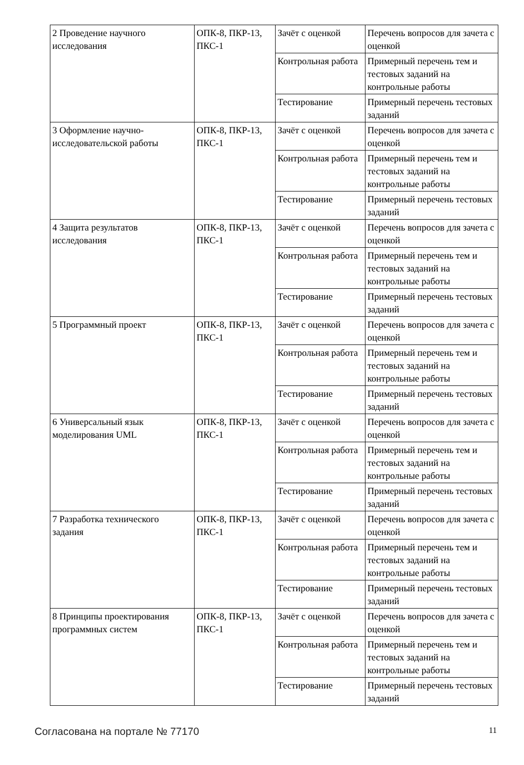| 2 Проведение научного исследования | ОПК-8, ПКР-13, ПКС-1 | Зачёт с оценкой | Перечень вопросов для зачета с оценкой |
| | | Контрольная работа | Примерный перечень тем и тестовых заданий на контрольные работы |
| | | Тестирование | Примерный перечень тестовых заданий |
| 3 Оформление научно-исследовательской работы | ОПК-8, ПКР-13, ПКС-1 | Зачёт с оценкой | Перечень вопросов для зачета с оценкой |
| | | Контрольная работа | Примерный перечень тем и тестовых заданий на контрольные работы |
| | | Тестирование | Примерный перечень тестовых заданий |
| 4 Защита результатов исследования | ОПК-8, ПКР-13, ПКС-1 | Зачёт с оценкой | Перечень вопросов для зачета с оценкой |
| | | Контрольная работа | Примерный перечень тем и тестовых заданий на контрольные работы |
| | | Тестирование | Примерный перечень тестовых заданий |
| 5 Программный проект | ОПК-8, ПКР-13, ПКС-1 | Зачёт с оценкой | Перечень вопросов для зачета с оценкой |
| | | Контрольная работа | Примерный перечень тем и тестовых заданий на контрольные работы |
| | | Тестирование | Примерный перечень тестовых заданий |
| 6 Универсальный язык моделирования UML | ОПК-8, ПКР-13, ПКС-1 | Зачёт с оценкой | Перечень вопросов для зачета с оценкой |
| | | Контрольная работа | Примерный перечень тем и тестовых заданий на контрольные работы |
| | | Тестирование | Примерный перечень тестовых заданий |
| 7 Разработка технического задания | ОПК-8, ПКР-13, ПКС-1 | Зачёт с оценкой | Перечень вопросов для зачета с оценкой |
| | | Контрольная работа | Примерный перечень тем и тестовых заданий на контрольные работы |
| | | Тестирование | Примерный перечень тестовых заданий |
| 8 Принципы проектирования программных систем | ОПК-8, ПКР-13, ПКС-1 | Зачёт с оценкой | Перечень вопросов для зачета с оценкой |
| | | Контрольная работа | Примерный перечень тем и тестовых заданий на контрольные работы |
| | | Тестирование | Примерный перечень тестовых заданий |
Согласована на портале № 77170 11